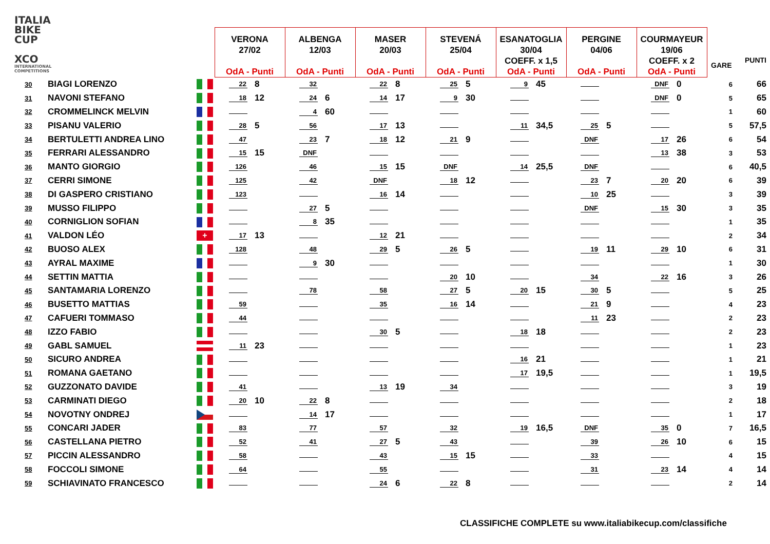ITALIA
BIKE
CUP
XCO
INTERNATIONAL
COMPETITIONS
| | | | VERONA 27/02 OdA - Punti | | ALBENGA 12/03 OdA - Punti | | MASER 20/03 OdA - Punti | | STEVENÁ 25/04 OdA - Punti | | ESANATOGLIA 30/04 COEFF. x 1,5 OdA - Punti | | PERGINE 04/06 OdA - Punti | | COURMAYEUR 19/06 COEFF. x 2 OdA - Punti | | GARE | PUNTI |
| --- | --- | --- | --- | --- | --- | --- | --- | --- | --- | --- | --- | --- | --- | --- | --- | --- | --- | --- |
| 30 | BIAGI LORENZO | | 22 | 8 | 32 | | 22 | 8 | 25 | 5 | 9 | 45 | | | DNF | 0 | 6 | 66 |
| 31 | NAVONI STEFANO | | 18 | 12 | 24 | 6 | 14 | 17 | 9 | 30 | | | | | DNF | 0 | 5 | 65 |
| 32 | CROMMELINCK MELVIN | | | | 4 | 60 | | | | | | | | | | | 1 | 60 |
| 33 | PISANU VALERIO | | 28 | 5 | 56 | | 17 | 13 | | | 11 | 34,5 | 25 | 5 | | | 5 | 57,5 |
| 34 | BERTULETTI ANDREA LINO | | 47 | | 23 | 7 | 18 | 12 | 21 | 9 | | | DNF | | 17 | 26 | 6 | 54 |
| 35 | FERRARI ALESSANDRO | | 15 | 15 | DNF | | | | | | | | | | 13 | 38 | 3 | 53 |
| 36 | MANTO GIORGIO | | 126 | | 46 | | 15 | 15 | DNF | | 14 | 25,5 | DNF | | | | 6 | 40,5 |
| 37 | CERRI SIMONE | | 125 | | 42 | | DNF | | 18 | 12 | | | 23 | 7 | 20 | 20 | 6 | 39 |
| 38 | DI GASPERO CRISTIANO | | 123 | | | | 16 | 14 | | | | | 10 | 25 | | | 3 | 39 |
| 39 | MUSSO FILIPPO | | | | 27 | 5 | | | | | | | DNF | | 15 | 30 | 3 | 35 |
| 40 | CORNIGLION SOFIAN | | | | 8 | 35 | | | | | | | | | | | 1 | 35 |
| 41 | VALDON LÉO | + | 17 | 13 | | | 12 | 21 | | | | | | | | | 2 | 34 |
| 42 | BUOSO ALEX | | 128 | | 48 | | 29 | 5 | 26 | 5 | | | 19 | 11 | 29 | 10 | 6 | 31 |
| 43 | AYRAL MAXIME | | | | 9 | 30 | | | | | | | | | | | 1 | 30 |
| 44 | SETTIN MATTIA | | | | | | | | 20 | 10 | | | 34 | | 22 | 16 | 3 | 26 |
| 45 | SANTAMARIA LORENZO | | | | 78 | | 58 | | 27 | 5 | 20 | 15 | 30 | 5 | | | 5 | 25 |
| 46 | BUSETTO MATTIAS | | 59 | | | | 35 | | 16 | 14 | | | 21 | 9 | | | 4 | 23 |
| 47 | CAFUERI TOMMASO | | 44 | | | | | | | | | | 11 | 23 | | | 2 | 23 |
| 48 | IZZO FABIO | | | | | | 30 | 5 | | | 18 | 18 | | | | | 2 | 23 |
| 49 | GABL SAMUEL | | 11 | 23 | | | | | | | | | | | | | 1 | 23 |
| 50 | SICURO ANDREA | | | | | | | | | | 16 | 21 | | | | | 1 | 21 |
| 51 | ROMANA GAETANO | | | | | | | | | | 17 | 19,5 | | | | | 1 | 19,5 |
| 52 | GUZZONATO DAVIDE | | 41 | | | | 13 | 19 | 34 | | | | | | | | 3 | 19 |
| 53 | CARMINATI DIEGO | | 20 | 10 | 22 | 8 | | | | | | | | | | | 2 | 18 |
| 54 | NOVOTNY ONDREJ | | | | 14 | 17 | | | | | | | | | | | 1 | 17 |
| 55 | CONCARI JADER | | 83 | | 77 | | 57 | | 32 | | 19 | 16,5 | DNF | | 35 | 0 | 7 | 16,5 |
| 56 | CASTELLANA PIETRO | | 52 | | 41 | | 27 | 5 | 43 | | | | 39 | | 26 | 10 | 6 | 15 |
| 57 | PICCIN ALESSANDRO | | 58 | | | | 43 | | 15 | 15 | | | 33 | | | | 4 | 15 |
| 58 | FOCCOLI SIMONE | | 64 | | | | 55 | | | | | | 31 | | 23 | 14 | 4 | 14 |
| 59 | SCHIAVINATO FRANCESCO | | | | | | 24 | 6 | 22 | 8 | | | | | | | 2 | 14 |
CLASSIFICHE COMPLETE su www.italiabikecup.com/classifiche